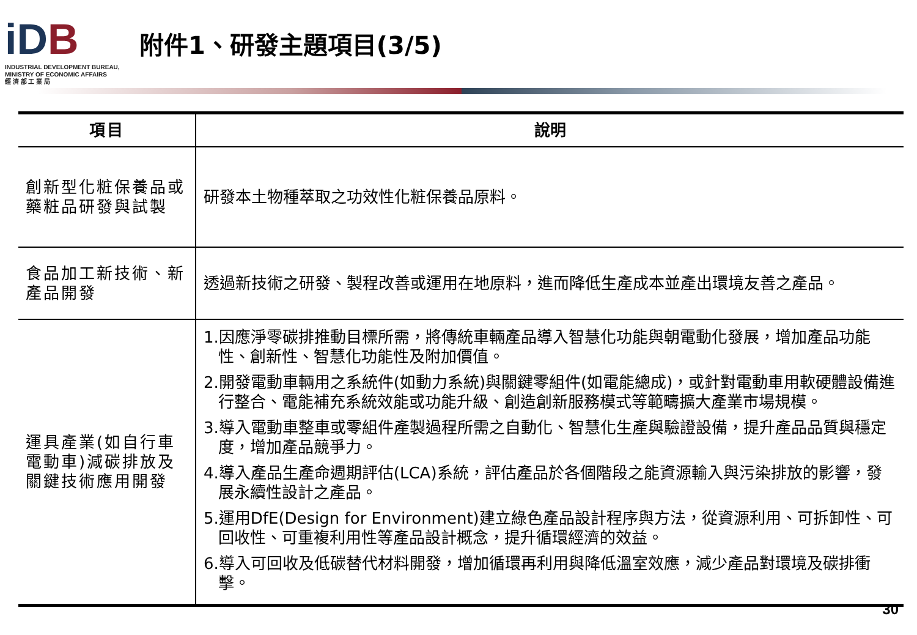iDB
INDUSTRIAL DEVELOPMENT BUREAU,
MINISTRY OF ECONOMIC AFFAIRS
經 濟 部 工 業 局
附件1、研發主題項目(3/5)
| 項目 | 說明 |
| --- | --- |
| 創新型化粧保養品或藥粧品研發與試製 | 研發本土物種萃取之功效性化粧保養品原料。 |
| 食品加工新技術、新產品開發 | 透過新技術之研發、製程改善或運用在地原料，進而降低生產成本並產出環境友善之產品。 |
| 運具產業(如自行車電動車)減碳排放及關鍵技術應用開發 | 1.因應淨零碳排推動目標所需，將傳統車輛產品導入智慧化功能與朝電動化發展，增加產品功能性、創新性、智慧化功能性及附加價值。 2.開發電動車輛用之系統件(如動力系統)與關鍵零組件(如電能總成)，或針對電動車用軟硬體設備進行整合、電能補充系統效能或功能升級、創造創新服務模式等範疇擴大產業市場規模。 3.導入電動車整車或零組件產製過程所需之自動化、智慧化生產與驗證設備，提升產品品質與穩定度，增加產品競爭力。 4.導入產品生產命週期評估(LCA)系統，評估產品於各個階段之能資源輸入與污染排放的影響，發展永續性設計之產品。 5.運用DfE(Design for Environment)建立綠色產品設計程序與方法，從資源利用、可拆卸性、可回收性、可重複利用性等產品設計概念，提升循環經濟的效益。 6.導入可回收及低碳替代材料開發，增加循環再利用與降低溫室效應，減少產品對環境及碳排衝擊。 |
30